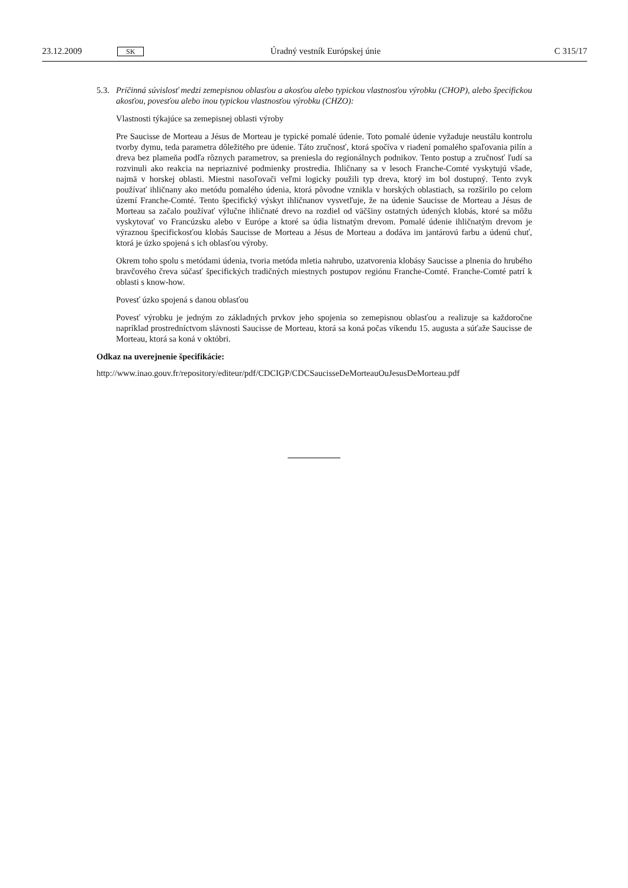23.12.2009 SK Úradný vestník Európskej únie C 315/17
5.3.
Príčinná súvislosť medzi zemepisnou oblasťou a akosťou alebo typickou vlastnosťou výrobku (CHOP), alebo špecifickou akosťou, povesťou alebo inou typickou vlastnosťou výrobku (CHZO):
Vlastnosti týkajúce sa zemepisnej oblasti výroby
Pre Saucisse de Morteau a Jésus de Morteau je typické pomalé údenie. Toto pomalé údenie vyžaduje neustálu kontrolu tvorby dymu, teda parametra dôležitého pre údenie. Táto zručnosť, ktorá spočíva v riadení pomalého spaľovania pilín a dreva bez plameňa podľa rôznych parametrov, sa preniesla do regionálnych podnikov. Tento postup a zručnosť ľudí sa rozvinuli ako reakcia na nepriaznivé podmienky prostredia. Ihličnany sa v lesoch Franche-Comté vyskytujú všade, najmä v horskej oblasti. Miestni nasoľovači veľmi logicky použili typ dreva, ktorý im bol dostupný. Tento zvyk používať ihličnany ako metódu pomalého údenia, ktorá pôvodne vznikla v horských oblastiach, sa rozšírilo po celom území Franche-Comté. Tento špecifický výskyt ihličnanov vysvetľuje, že na údenie Saucisse de Morteau a Jésus de Morteau sa začalo používať výlučne ihličnaté drevo na rozdiel od väčšiny ostatných údených klobás, ktoré sa môžu vyskytovať vo Francúzsku alebo v Európe a ktoré sa údia listnatým drevom. Pomalé údenie ihličnatým drevom je výraznou špecifickosťou klobás Saucisse de Morteau a Jésus de Morteau a dodáva im jantárovú farbu a údenú chuť, ktorá je úzko spojená s ich oblasťou výroby.
Okrem toho spolu s metódami údenia, tvoria metóda mletia nahrubo, uzatvorenia klobásy Saucisse a plnenia do hrubého bravčového čreva súčasť špecifických tradičných miestnych postupov regiónu Franche-Comté. Franche-Comté patrí k oblasti s know-how.
Povesť úzko spojená s danou oblasťou
Povesť výrobku je jedným zo základných prvkov jeho spojenia so zemepisnou oblasťou a realizuje sa každoročne napríklad prostredníctvom slávnosti Saucisse de Morteau, ktorá sa koná počas víkendu 15. augusta a súťaže Saucisse de Morteau, ktorá sa koná v októbri.
Odkaz na uverejnenie špecifikácie:
http://www.inao.gouv.fr/repository/editeur/pdf/CDCIGP/CDCSaucisseDeMorteauOuJesusDeMorteau.pdf